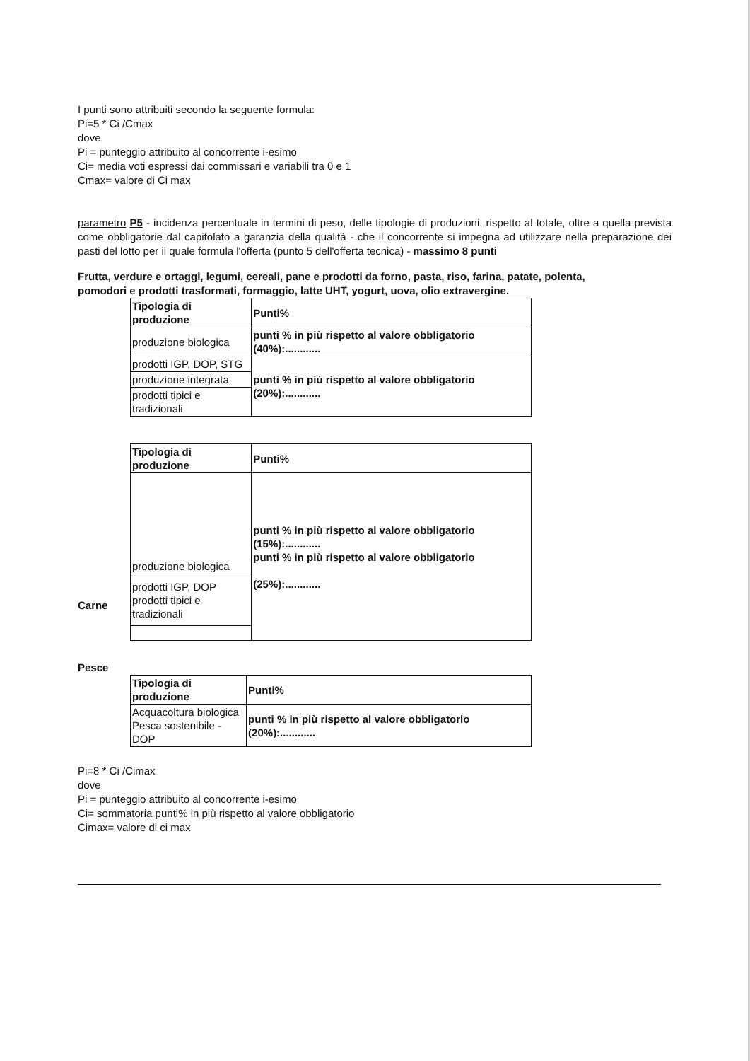I punti sono attribuiti secondo la seguente formula:
Pi=5 * Ci /Cmax
dove
Pi = punteggio attribuito al concorrente i-esimo
Ci= media voti espressi dai commissari e variabili tra 0 e 1
Cmax= valore di Ci max
parametro P5 - incidenza percentuale in termini di peso, delle tipologie di produzioni, rispetto al totale, oltre a quella prevista come obbligatorie dal capitolato a garanzia della qualità - che il concorrente si impegna ad utilizzare nella preparazione dei pasti del lotto per il quale formula l'offerta (punto 5 dell'offerta tecnica) - massimo 8 punti
Frutta, verdure e ortaggi, legumi, cereali, pane e prodotti da forno, pasta, riso, farina, patate, polenta, pomodori e prodotti trasformati, formaggio, latte UHT, yogurt, uova, olio extravergine.
| Tipologia di produzione | Punti% |
| produzione biologica | punti % in più rispetto al valore obbligatorio (40%):............ |
| prodotti IGP, DOP, STG | punti % in più rispetto al valore obbligatorio (20%):............ |
| produzione integrata | |
| prodotti tipici e tradizionali | |
Carne
| Tipologia di produzione | Punti% |
| produzione biologica | punti % in più rispetto al valore obbligatorio (15%):............ punti % in più rispetto al valore obbligatorio (25%):............ |
| prodotti IGP, DOP prodotti tipici e tradizionali | |
Pesce
| Tipologia di produzione | Punti% |
| Acquacoltura biologica Pesca sostenibile - DOP | punti % in più rispetto al valore obbligatorio (20%):............ |
Pi=8 * Ci /Cimax
dove
Pi = punteggio attribuito al concorrente i-esimo
Ci= sommatoria punti% in più rispetto al valore obbligatorio
Cimax= valore di ci max